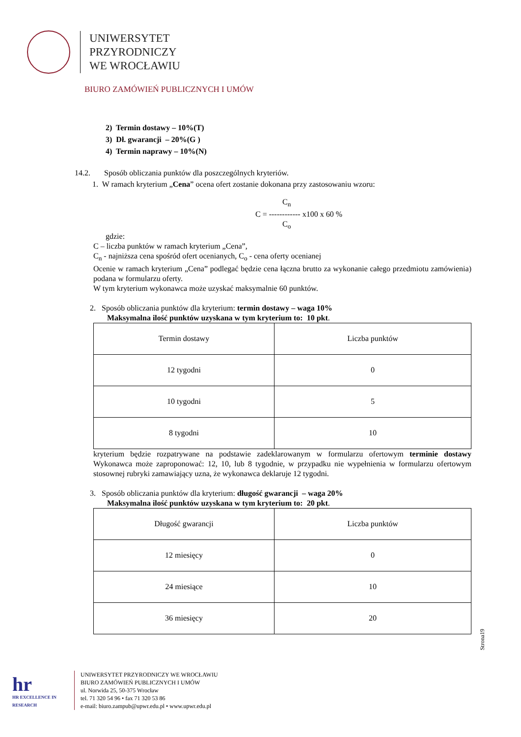UNIWERSYTET
PRZYRODNICZY
WE WROCŁAWIU
BIURO ZAMÓWIEŃ PUBLICZNYCH I UMÓW
2) Termin dostawy – 10%(T)
3) Dł. gwarancji – 20%(G )
4) Termin naprawy – 10%(N)
14.2. Sposób obliczania punktów dla poszczególnych kryteriów.
1. W ramach kryterium „Cena” ocena ofert zostanie dokonana przy zastosowaniu wzoru:
C<sub>n</sub>
C = ------------ x100 x 60 %
C<sub>o</sub>
gdzie:
C – liczba punktów w ramach kryterium „Cena”,
C<sub>n</sub> - najniższa cena spośród ofert ocenianych, C<sub>o</sub> - cena oferty ocenianej
Ocenie w ramach kryterium „Cena” podlegać będzie cena łączna brutto za wykonanie całego przedmiotu zamówienia) podana w formularzu oferty.
W tym kryterium wykonawca może uzyskać maksymalnie 60 punktów.
2. Sposób obliczania punktów dla kryterium: termin dostawy – waga 10%
Maksymalna ilość punktów uzyskana w tym kryterium to: 10 pkt.
| Termin dostawy | Liczba punktów |
| 12 tygodni | 0 |
| 10 tygodni | 5 |
| 8 tygodni | 10 |
kryterium będzie rozpatrywane na podstawie zadeklarowanym w formularzu ofertowym terminie dostawy Wykonawca może zaproponować: 12, 10, lub 8 tygodnie, w przypadku nie wypełnienia w formularzu ofertowym stosownej rubryki zamawiający uzna, że wykonawca deklaruje 12 tygodni.
3. Sposób obliczania punktów dla kryterium: długość gwarancji – waga 20%
Maksymalna ilość punktów uzyskana w tym kryterium to: 20 pkt.
| Długość gwarancji | Liczba punktów |
| 12 miesięcy | 0 |
| 24 miesiące | 10 |
| 36 miesięcy | 20 |
Strona19
hr
HR EXCELLENCE IN RESEARCH
UNIWERSYTET PRZYRODNICZY WE WROCŁAWIU
BIURO ZAMÓWIEŃ PUBLICZNYCH I UMÓW
ul. Norwida 25, 50-375 Wrocław
tel. 71 320 54 96 • fax 71 320 53 86
e-mail: biuro.zampub@upwr.edu.pl • www.upwr.edu.pl